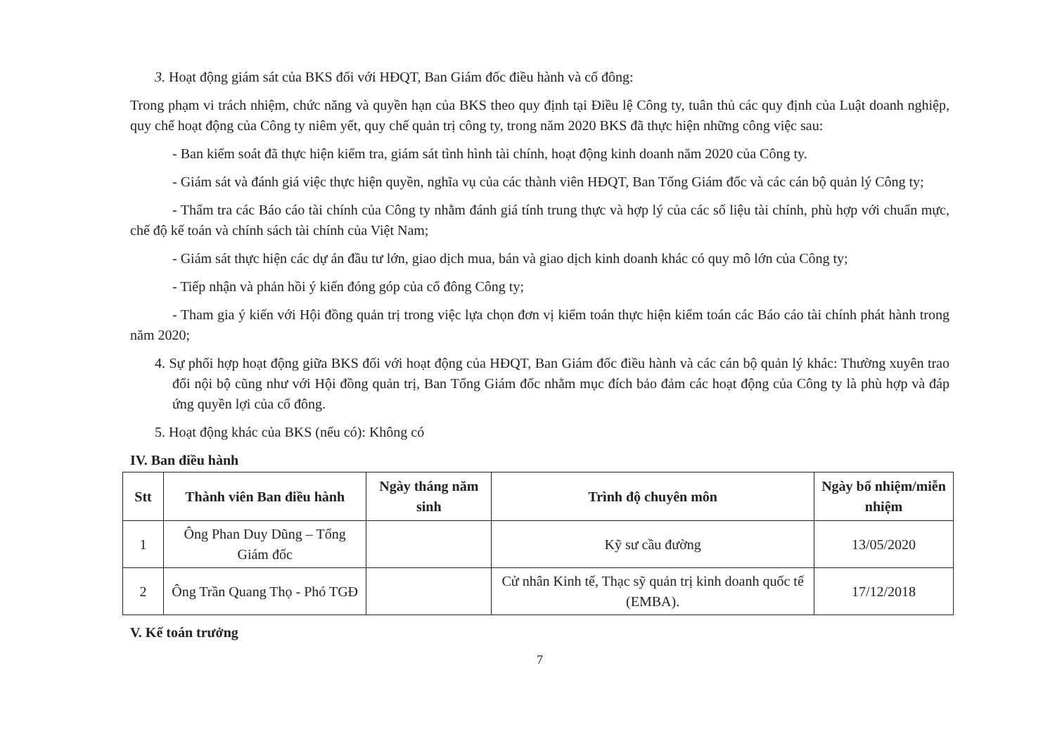3. Hoạt động giám sát của BKS đối với HĐQT, Ban Giám đốc điều hành và cổ đông:
Trong phạm vi trách nhiệm, chức năng và quyền hạn của BKS theo quy định tại Điều lệ Công ty, tuân thủ các quy định của Luật doanh nghiệp, quy chế hoạt động của Công ty niêm yết, quy chế quản trị công ty, trong năm 2020 BKS đã thực hiện những công việc sau:
- Ban kiểm soát đã thực hiện kiểm tra, giám sát tình hình tài chính, hoạt động kinh doanh năm 2020 của Công ty.
- Giám sát và đánh giá việc thực hiện quyền, nghĩa vụ của các thành viên HĐQT, Ban Tổng Giám đốc và các cán bộ quản lý Công ty;
- Thẩm tra các Báo cáo tài chính của Công ty nhằm đánh giá tính trung thực và hợp lý của các số liệu tài chính, phù hợp với chuẩn mực, chế độ kế toán và chính sách tài chính của Việt Nam;
- Giám sát thực hiện các dự án đầu tư lớn, giao dịch mua, bán và giao dịch kinh doanh khác có quy mô lớn của Công ty;
- Tiếp nhận và phản hồi ý kiến đóng góp của cổ đông Công ty;
- Tham gia ý kiến với Hội đồng quản trị trong việc lựa chọn đơn vị kiểm toán thực hiện kiểm toán các Báo cáo tài chính phát hành trong năm 2020;
4. Sự phối hợp hoạt động giữa BKS đối với hoạt động của HĐQT, Ban Giám đốc điều hành và các cán bộ quản lý khác: Thường xuyên trao đổi nội bộ cũng như với Hội đồng quản trị, Ban Tổng Giám đốc nhằm mục đích bảo đảm các hoạt động của Công ty là phù hợp và đáp ứng quyền lợi của cổ đông.
5. Hoạt động khác của BKS (nếu có): Không có
IV. Ban điều hành
| Stt | Thành viên Ban điều hành | Ngày tháng năm sinh | Trình độ chuyên môn | Ngày bổ nhiệm/miễn nhiệm |
| --- | --- | --- | --- | --- |
| 1 | Ông Phan Duy Dũng – Tổng Giám đốc | | Kỹ sư cầu đường | 13/05/2020 |
| 2 | Ông Trần Quang Thọ - Phó TGĐ | | Cử nhân Kinh tế, Thạc sỹ quản trị kinh doanh quốc tế (EMBA). | 17/12/2018 |
V. Kế toán trưởng
7